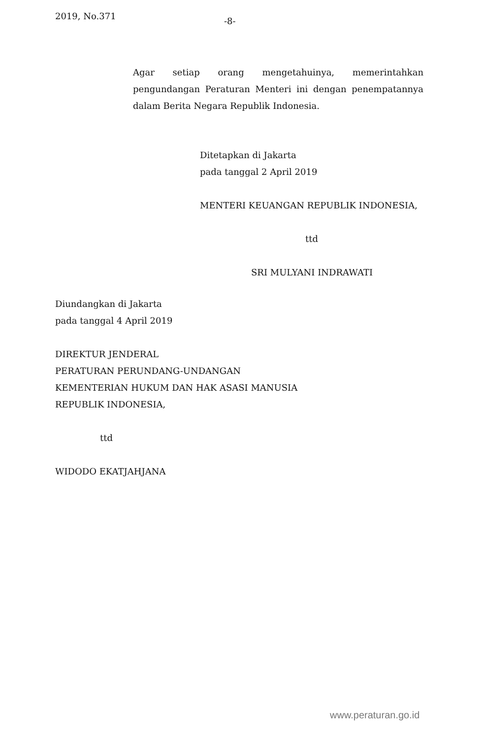2019, No.371 -8-
Agar setiap orang mengetahuinya, memerintahkan pengundangan Peraturan Menteri ini dengan penempatannya dalam Berita Negara Republik Indonesia.
Ditetapkan di Jakarta
pada tanggal 2 April 2019
MENTERI KEUANGAN REPUBLIK INDONESIA,
ttd
SRI MULYANI INDRAWATI
Diundangkan di Jakarta
pada tanggal 4 April 2019
DIREKTUR JENDERAL
PERATURAN PERUNDANG-UNDANGAN
KEMENTERIAN HUKUM DAN HAK ASASI MANUSIA
REPUBLIK INDONESIA,
ttd
WIDODO EKATJAHJANA
www.peraturan.go.id